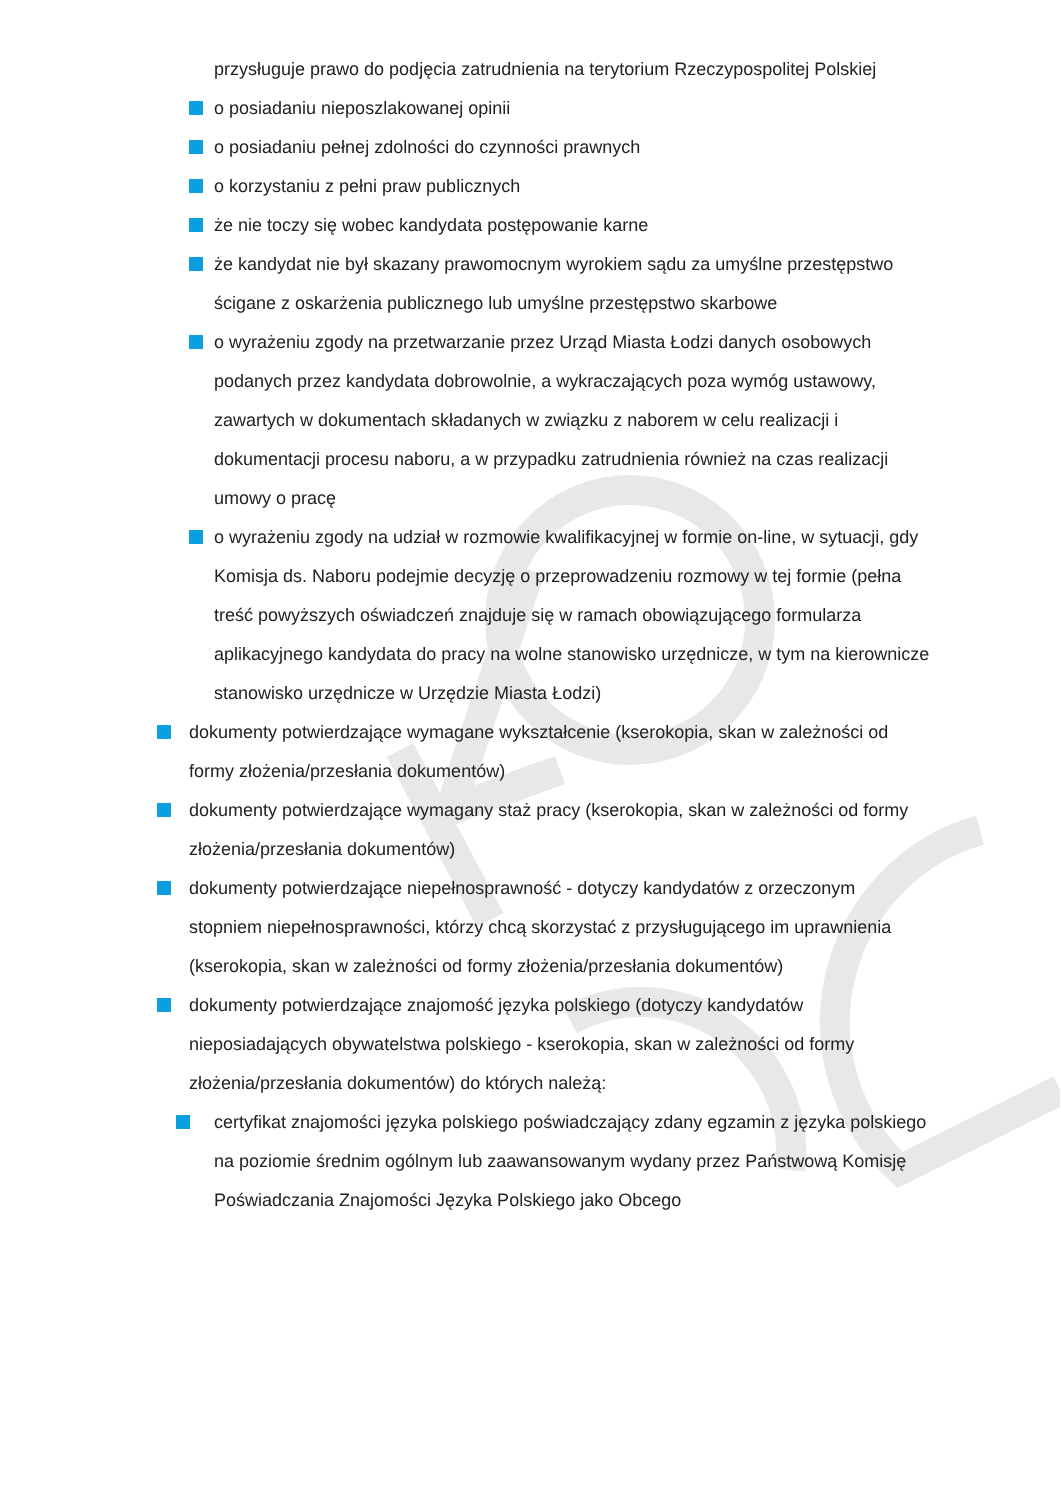przysługuje prawo do podjęcia zatrudnienia na terytorium Rzeczypospolitej Polskiej
o posiadaniu nieposzlakowanej opinii
o posiadaniu pełnej zdolności do czynności prawnych
o korzystaniu z pełni praw publicznych
że nie toczy się wobec kandydata postępowanie karne
że kandydat nie był skazany prawomocnym wyrokiem sądu za umyślne przestępstwo ścigane z oskarżenia publicznego lub umyślne przestępstwo skarbowe
o wyrażeniu zgody na przetwarzanie przez Urząd Miasta Łodzi danych osobowych podanych przez kandydata dobrowolnie, a wykraczających poza wymóg ustawowy, zawartych w dokumentach składanych w związku z naborem w celu realizacji i dokumentacji procesu naboru, a w przypadku zatrudnienia również na czas realizacji umowy o pracę
o wyrażeniu zgody na udział w rozmowie kwalifikacyjnej w formie on-line, w sytuacji, gdy Komisja ds. Naboru podejmie decyzję o przeprowadzeniu rozmowy w tej formie (pełna treść powyższych oświadczeń znajduje się w ramach obowiązującego formularza aplikacyjnego kandydata do pracy na wolne stanowisko urzędnicze, w tym na kierownicze stanowisko urzędnicze w Urzędzie Miasta Łodzi)
dokumenty potwierdzające wymagane wykształcenie (kserokopia, skan w zależności od formy złożenia/przesłania dokumentów)
dokumenty potwierdzające wymagany staż pracy (kserokopia, skan w zależności od formy złożenia/przesłania dokumentów)
dokumenty potwierdzające niepełnosprawność - dotyczy kandydatów z orzeczonym stopniem niepełnosprawności, którzy chcą skorzystać z przysługującego im uprawnienia (kserokopia, skan w zależności od formy złożenia/przesłania dokumentów)
dokumenty potwierdzające znajomość języka polskiego (dotyczy kandydatów nieposiadających obywatelstwa polskiego - kserokopia, skan w zależności od formy złożenia/przesłania dokumentów) do których należą:
certyfikat znajomości języka polskiego poświadczający zdany egzamin z języka polskiego na poziomie średnim ogólnym lub zaawansowanym wydany przez Państwową Komisję Poświadczania Znajomości Języka Polskiego jako Obcego